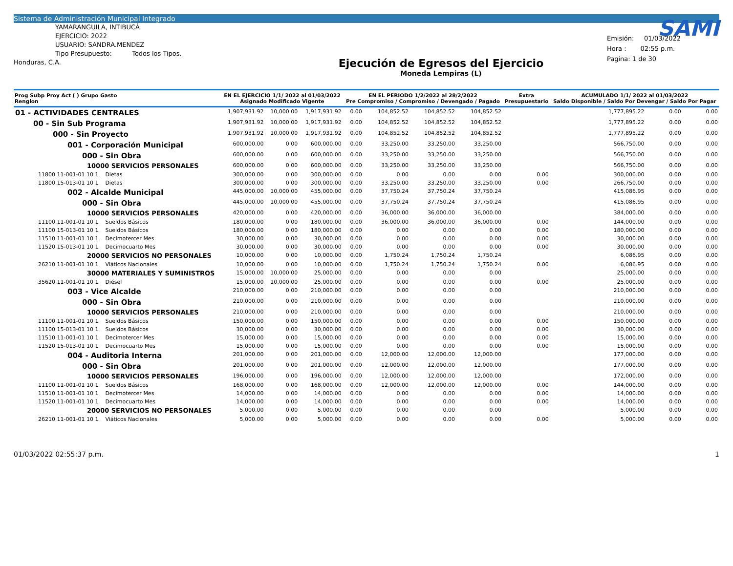Sistema de Administración Municipal Integrado
YAMARANGUILA, INTIBUCÁ
EJERCICIO: 2022
USUARIO: SANDRA.MENDEZ
Tipo Presupuesto: Todos los Tipos.
Honduras, C.A.
Ejecución de Egresos del Ejercicio
Moneda Lempiras (L)
SAMI
Emisión: 01/03/2022
Hora : 02:55 p.m.
Pagina: 1 de 30
| Prog Subp Proy Act ( ) Grupo Gasto Renglon | EN EL EJERCICIO 1/1/ 2022 al 01/03/2022 Asignado Modificado Vigente | | | EN EL PERIODO 1/2/2022 al 28/2/2022 Pre Compromiso / Compromiso / Devengado / Pagado | | | | Extra Presupuestario | ACUMULADO 1/1/ 2022 al 01/03/2022 Saldo Disponible / Saldo Por Devengar / Saldo Por Pagar | | |
| --- | --- | --- | --- | --- | --- | --- | --- | --- | --- | --- | --- |
| 01 - ACTIVIDADES CENTRALES | 1,907,931.92 | 10,000.00 | 1,917,931.92 | 0.00 | 104,852.52 | 104,852.52 | 104,852.52 | | 1,777,895.22 | 0.00 | 0.00 |
| 00 - Sin Sub Programa | 1,907,931.92 | 10,000.00 | 1,917,931.92 | 0.00 | 104,852.52 | 104,852.52 | 104,852.52 | | 1,777,895.22 | 0.00 | 0.00 |
| 000 - Sin Proyecto | 1,907,931.92 | 10,000.00 | 1,917,931.92 | 0.00 | 104,852.52 | 104,852.52 | 104,852.52 | | 1,777,895.22 | 0.00 | 0.00 |
| 001 - Corporación Municipal | 600,000.00 | 0.00 | 600,000.00 | 0.00 | 33,250.00 | 33,250.00 | 33,250.00 | | 566,750.00 | 0.00 | 0.00 |
| 000 - Sin Obra | 600,000.00 | 0.00 | 600,000.00 | 0.00 | 33,250.00 | 33,250.00 | 33,250.00 | | 566,750.00 | 0.00 | 0.00 |
| 10000 SERVICIOS PERSONALES | 600,000.00 | 0.00 | 600,000.00 | 0.00 | 33,250.00 | 33,250.00 | 33,250.00 | | 566,750.00 | 0.00 | 0.00 |
| 11800 11-001-01 10 1 Dietas | 300,000.00 | 0.00 | 300,000.00 | 0.00 | 0.00 | 0.00 | 0.00 | 0.00 | 300,000.00 | 0.00 | 0.00 |
| 11800 15-013-01 10 1 Dietas | 300,000.00 | 0.00 | 300,000.00 | 0.00 | 33,250.00 | 33,250.00 | 33,250.00 | 0.00 | 266,750.00 | 0.00 | 0.00 |
| 002 - Alcalde Municipal | 445,000.00 | 10,000.00 | 455,000.00 | 0.00 | 37,750.24 | 37,750.24 | 37,750.24 | | 415,086.95 | 0.00 | 0.00 |
| 000 - Sin Obra | 445,000.00 | 10,000.00 | 455,000.00 | 0.00 | 37,750.24 | 37,750.24 | 37,750.24 | | 415,086.95 | 0.00 | 0.00 |
| 10000 SERVICIOS PERSONALES | 420,000.00 | 0.00 | 420,000.00 | 0.00 | 36,000.00 | 36,000.00 | 36,000.00 | | 384,000.00 | 0.00 | 0.00 |
| 11100 11-001-01 10 1 Sueldos Básicos | 180,000.00 | 0.00 | 180,000.00 | 0.00 | 36,000.00 | 36,000.00 | 36,000.00 | 0.00 | 144,000.00 | 0.00 | 0.00 |
| 11100 15-013-01 10 1 Sueldos Básicos | 180,000.00 | 0.00 | 180,000.00 | 0.00 | 0.00 | 0.00 | 0.00 | 0.00 | 180,000.00 | 0.00 | 0.00 |
| 11510 11-001-01 10 1 Decimotercer Mes | 30,000.00 | 0.00 | 30,000.00 | 0.00 | 0.00 | 0.00 | 0.00 | 0.00 | 30,000.00 | 0.00 | 0.00 |
| 11520 15-013-01 10 1 Decimocuarto Mes | 30,000.00 | 0.00 | 30,000.00 | 0.00 | 0.00 | 0.00 | 0.00 | 0.00 | 30,000.00 | 0.00 | 0.00 |
| 20000 SERVICIOS NO PERSONALES | 10,000.00 | 0.00 | 10,000.00 | 0.00 | 1,750.24 | 1,750.24 | 1,750.24 | | 6,086.95 | 0.00 | 0.00 |
| 26210 11-001-01 10 1 Viáticos Nacionales | 10,000.00 | 0.00 | 10,000.00 | 0.00 | 1,750.24 | 1,750.24 | 1,750.24 | 0.00 | 6,086.95 | 0.00 | 0.00 |
| 30000 MATERIALES Y SUMINISTROS | 15,000.00 | 10,000.00 | 25,000.00 | 0.00 | 0.00 | 0.00 | 0.00 | | 25,000.00 | 0.00 | 0.00 |
| 35620 11-001-01 10 1 Diésel | 15,000.00 | 10,000.00 | 25,000.00 | 0.00 | 0.00 | 0.00 | 0.00 | 0.00 | 25,000.00 | 0.00 | 0.00 |
| 003 - Vice Alcalde | 210,000.00 | 0.00 | 210,000.00 | 0.00 | 0.00 | 0.00 | 0.00 | | 210,000.00 | 0.00 | 0.00 |
| 000 - Sin Obra | 210,000.00 | 0.00 | 210,000.00 | 0.00 | 0.00 | 0.00 | 0.00 | | 210,000.00 | 0.00 | 0.00 |
| 10000 SERVICIOS PERSONALES | 210,000.00 | 0.00 | 210,000.00 | 0.00 | 0.00 | 0.00 | 0.00 | | 210,000.00 | 0.00 | 0.00 |
| 11100 11-001-01 10 1 Sueldos Básicos | 150,000.00 | 0.00 | 150,000.00 | 0.00 | 0.00 | 0.00 | 0.00 | 0.00 | 150,000.00 | 0.00 | 0.00 |
| 11100 15-013-01 10 1 Sueldos Básicos | 30,000.00 | 0.00 | 30,000.00 | 0.00 | 0.00 | 0.00 | 0.00 | 0.00 | 30,000.00 | 0.00 | 0.00 |
| 11510 11-001-01 10 1 Decimotercer Mes | 15,000.00 | 0.00 | 15,000.00 | 0.00 | 0.00 | 0.00 | 0.00 | 0.00 | 15,000.00 | 0.00 | 0.00 |
| 11520 15-013-01 10 1 Decimocuarto Mes | 15,000.00 | 0.00 | 15,000.00 | 0.00 | 0.00 | 0.00 | 0.00 | 0.00 | 15,000.00 | 0.00 | 0.00 |
| 004 - Auditoria Interna | 201,000.00 | 0.00 | 201,000.00 | 0.00 | 12,000.00 | 12,000.00 | 12,000.00 | | 177,000.00 | 0.00 | 0.00 |
| 000 - Sin Obra | 201,000.00 | 0.00 | 201,000.00 | 0.00 | 12,000.00 | 12,000.00 | 12,000.00 | | 177,000.00 | 0.00 | 0.00 |
| 10000 SERVICIOS PERSONALES | 196,000.00 | 0.00 | 196,000.00 | 0.00 | 12,000.00 | 12,000.00 | 12,000.00 | | 172,000.00 | 0.00 | 0.00 |
| 11100 11-001-01 10 1 Sueldos Básicos | 168,000.00 | 0.00 | 168,000.00 | 0.00 | 12,000.00 | 12,000.00 | 12,000.00 | 0.00 | 144,000.00 | 0.00 | 0.00 |
| 11510 11-001-01 10 1 Decimotercer Mes | 14,000.00 | 0.00 | 14,000.00 | 0.00 | 0.00 | 0.00 | 0.00 | 0.00 | 14,000.00 | 0.00 | 0.00 |
| 11520 11-001-01 10 1 Decimocuarto Mes | 14,000.00 | 0.00 | 14,000.00 | 0.00 | 0.00 | 0.00 | 0.00 | 0.00 | 14,000.00 | 0.00 | 0.00 |
| 20000 SERVICIOS NO PERSONALES | 5,000.00 | 0.00 | 5,000.00 | 0.00 | 0.00 | 0.00 | 0.00 | | 5,000.00 | 0.00 | 0.00 |
| 26210 11-001-01 10 1 Viáticos Nacionales | 5,000.00 | 0.00 | 5,000.00 | 0.00 | 0.00 | 0.00 | 0.00 | 0.00 | 5,000.00 | 0.00 | 0.00 |
01/03/2022 02:55:37 p.m. 1